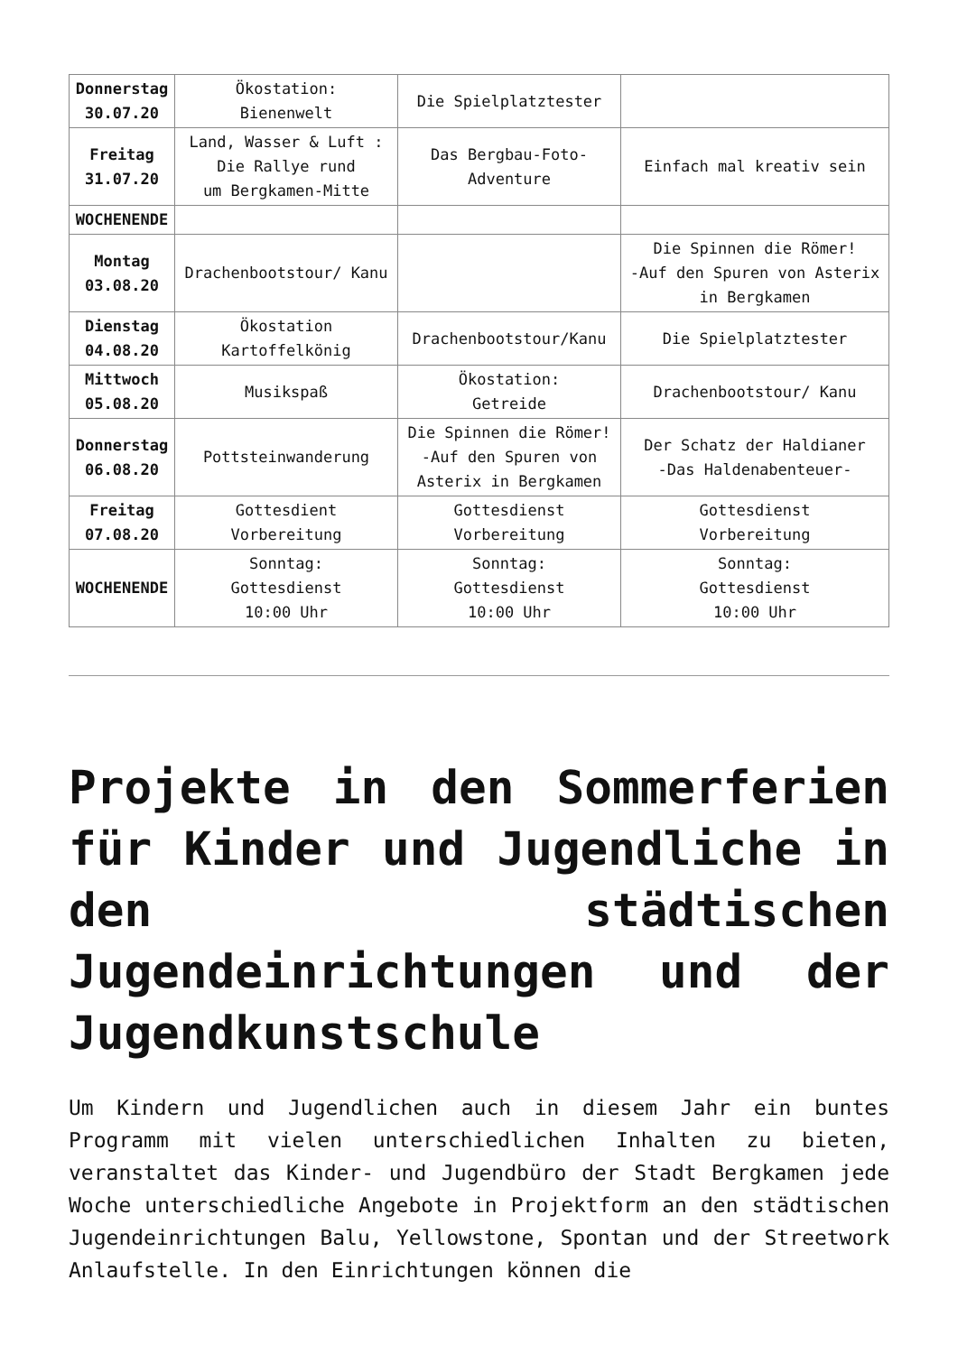| Donnerstag 30.07.20 | Ökostation: Bienenwelt | Die Spielplatztester | |
| Freitag 31.07.20 | Land, Wasser & Luft : Die Rallye rund um Bergkamen-Mitte | Das Bergbau-Foto- Adventure | Einfach mal kreativ sein |
| WOCHENENDE | | | |
| Montag 03.08.20 | Drachenbootstour/ Kanu | | Die Spinnen die Römer! -Auf den Spuren von Asterix in Bergkamen |
| Dienstag 04.08.20 | Ökostation Kartoffelkönig | Drachenbootstour/Kanu | Die Spielplatztester |
| Mittwoch 05.08.20 | Musikspaß | Ökostation: Getreide | Drachenbootstour/ Kanu |
| Donnerstag 06.08.20 | Pottsteinwanderung | Die Spinnen die Römer! -Auf den Spuren von Asterix in Bergkamen | Der Schatz der Haldianer -Das Haldenabenteuer- |
| Freitag 07.08.20 | Gottesdient Vorbereitung | Gottesdienst Vorbereitung | Gottesdienst Vorbereitung |
| WOCHENENDE | Sonntag: Gottesdienst 10:00 Uhr | Sonntag: Gottesdienst 10:00 Uhr | Sonntag: Gottesdienst 10:00 Uhr |
Projekte in den Sommerferien für Kinder und Jugendliche in den städtischen Jugendeinrichtungen und der Jugendkunstschule
Um Kindern und Jugendlichen auch in diesem Jahr ein buntes Programm mit vielen unterschiedlichen Inhalten zu bieten, veranstaltet das Kinder- und Jugendbüro der Stadt Bergkamen jede Woche unterschiedliche Angebote in Projektform an den städtischen Jugendeinrichtungen Balu, Yellowstone, Spontan und der Streetwork Anlaufstelle. In den Einrichtungen können die